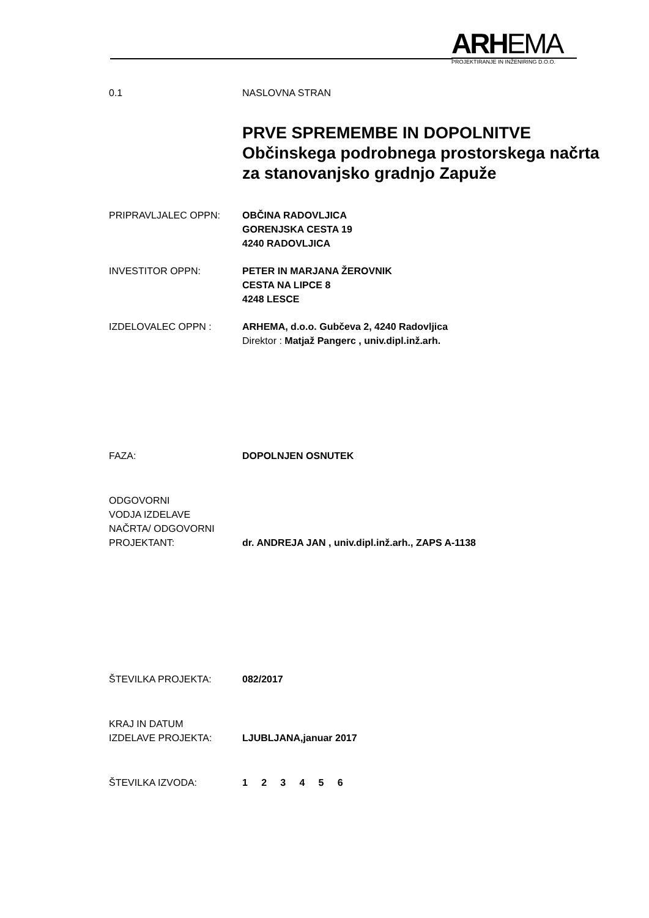ARHEMA
PROJEKTIRANJE IN INŽENIRING D.O.O.
0.1 NASLOVNA STRAN
PRVE SPREMEMBE IN DOPOLNITVE
Občinskega podrobnega prostorskega načrta
za stanovanjsko gradnjo Zapuže
PRIPRAVLJALEC OPPN: OBČINA RADOVLJICA
GORENJSKA CESTA 19
4240 RADOVLJICA
INVESTITOR OPPN: PETER IN MARJANA ŽEROVNIK
CESTA NA LIPCE 8
4248 LESCE
IZDELOVALEC OPPN : ARHEMA, d.o.o. Gubčeva 2, 4240 Radovljica
Direktor : Matjaž Pangerc , univ.dipl.inž.arh.
FAZA: DOPOLNJEN OSNUTEK
ODGOVORNI
VODJA IZDELAVE
NAČRTA/ ODGOVORNI
PROJEKTANT:
dr. ANDREJA JAN , univ.dipl.inž.arh., ZAPS A-1138
ŠTEVILKA PROJEKTA: 082/2017
KRAJ IN DATUM
IZDELAVE PROJEKTA:
LJUBLJANA,januar 2017
ŠTEVILKA IZVODA: 1 2 3 4 5 6